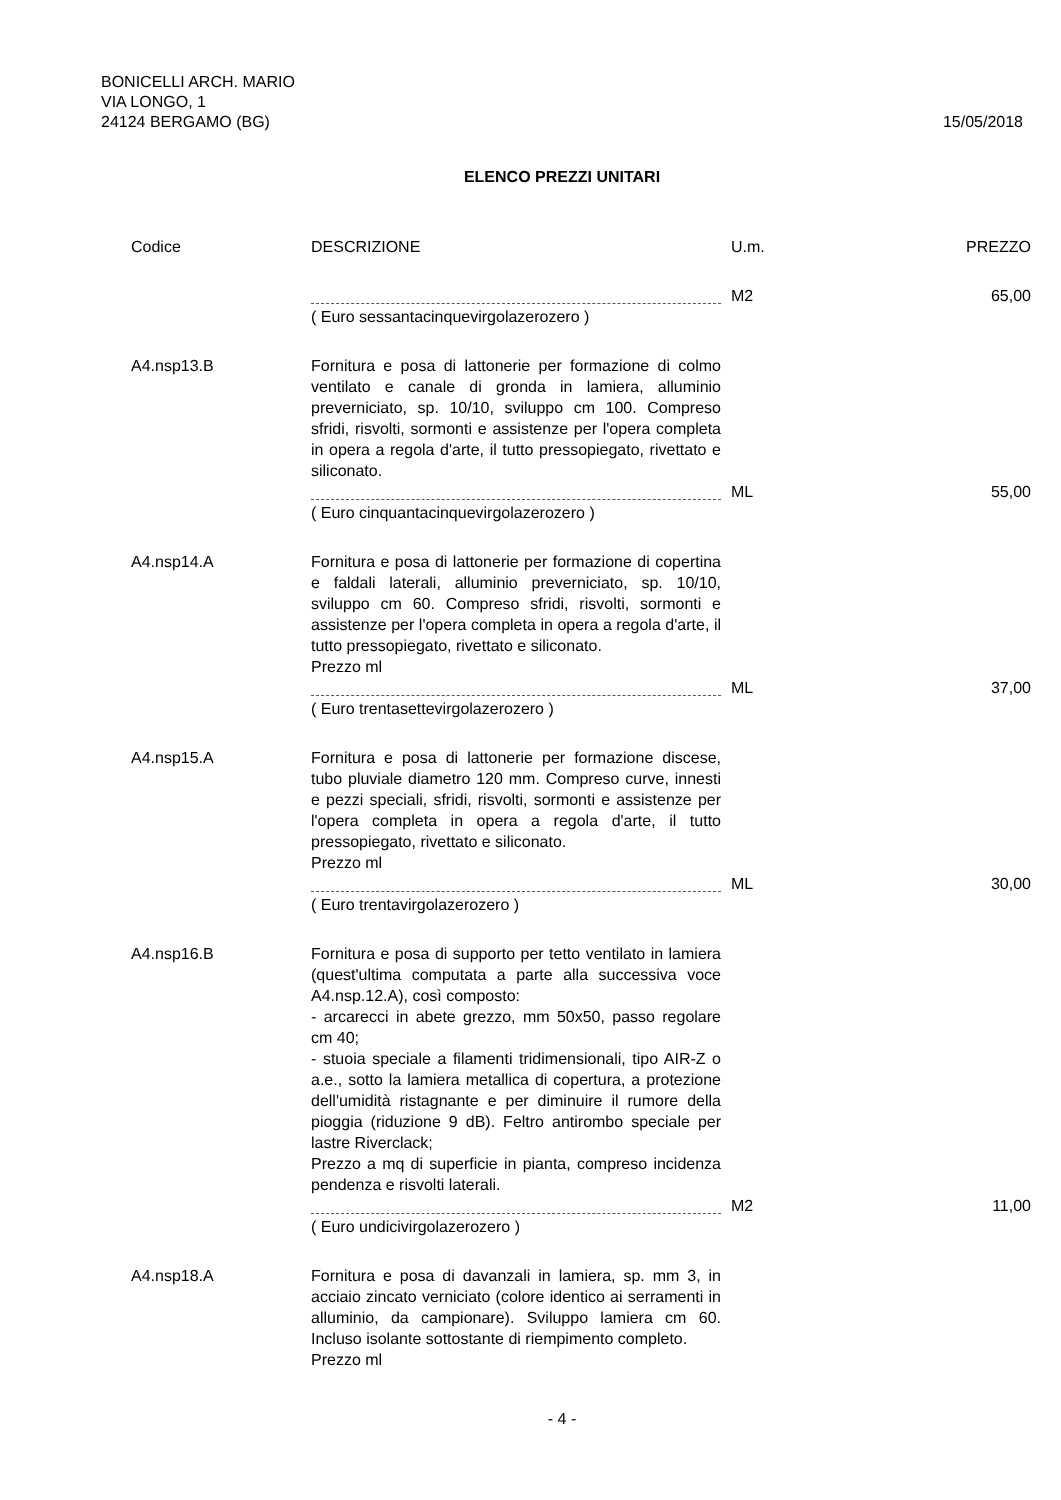BONICELLI ARCH. MARIO
VIA LONGO, 1
24124 BERGAMO (BG)
15/05/2018
ELENCO PREZZI UNITARI
| Codice | DESCRIZIONE | U.m. | PREZZO |
| --- | --- | --- | --- |
| | | M2 | 65,00 |
| | ( Euro sessantacinquevirgolazerozero ) | | |
| A4.nsp13.B | Fornitura e posa di lattonerie per formazione di colmo ventilato e canale di gronda in lamiera, alluminio preverniciato, sp. 10/10, sviluppo cm 100. Compreso sfridi, risvolti, sormonti e assistenze per l'opera completa in opera a regola d'arte, il tutto pressopiegato, rivettato e siliconato. | | |
| | | ML | 55,00 |
| | ( Euro cinquantacinquevirgolazerozero ) | | |
| A4.nsp14.A | Fornitura e posa di lattonerie per formazione di copertina e faldali laterali, alluminio preverniciato, sp. 10/10, sviluppo cm 60. Compreso sfridi, risvolti, sormonti e assistenze per l'opera completa in opera a regola d'arte, il tutto pressopiegato, rivettato e siliconato. Prezzo ml | | |
| | | ML | 37,00 |
| | ( Euro trentasettevirgolazerozero ) | | |
| A4.nsp15.A | Fornitura e posa di lattonerie per formazione discese, tubo pluviale diametro 120 mm. Compreso curve, innesti e pezzi speciali, sfridi, risvolti, sormonti e assistenze per l'opera completa in opera a regola d'arte, il tutto pressopiegato, rivettato e siliconato. Prezzo ml | | |
| | | ML | 30,00 |
| | ( Euro trentavirgolazerozero ) | | |
| A4.nsp16.B | Fornitura e posa di supporto per tetto ventilato in lamiera (quest'ultima computata a parte alla successiva voce A4.nsp.12.A), così composto: - arcarecci in abete grezzo, mm 50x50, passo regolare cm 40; - stuoia speciale a filamenti tridimensionali, tipo AIR-Z o a.e., sotto la lamiera metallica di copertura, a protezione dell'umidità ristagnante e per diminuire il rumore della pioggia (riduzione 9 dB). Feltro antirombo speciale per lastre Riverclack; Prezzo a mq di superficie in pianta, compreso incidenza pendenza e risvolti laterali. | | |
| | | M2 | 11,00 |
| | ( Euro undicivirgolazerozero ) | | |
| A4.nsp18.A | Fornitura e posa di davanzali in lamiera, sp. mm 3, in acciaio zincato verniciato (colore identico ai serramenti in alluminio, da campionare). Sviluppo lamiera cm 60. Incluso isolante sottostante di riempimento completo. Prezzo ml | | |
- 4 -